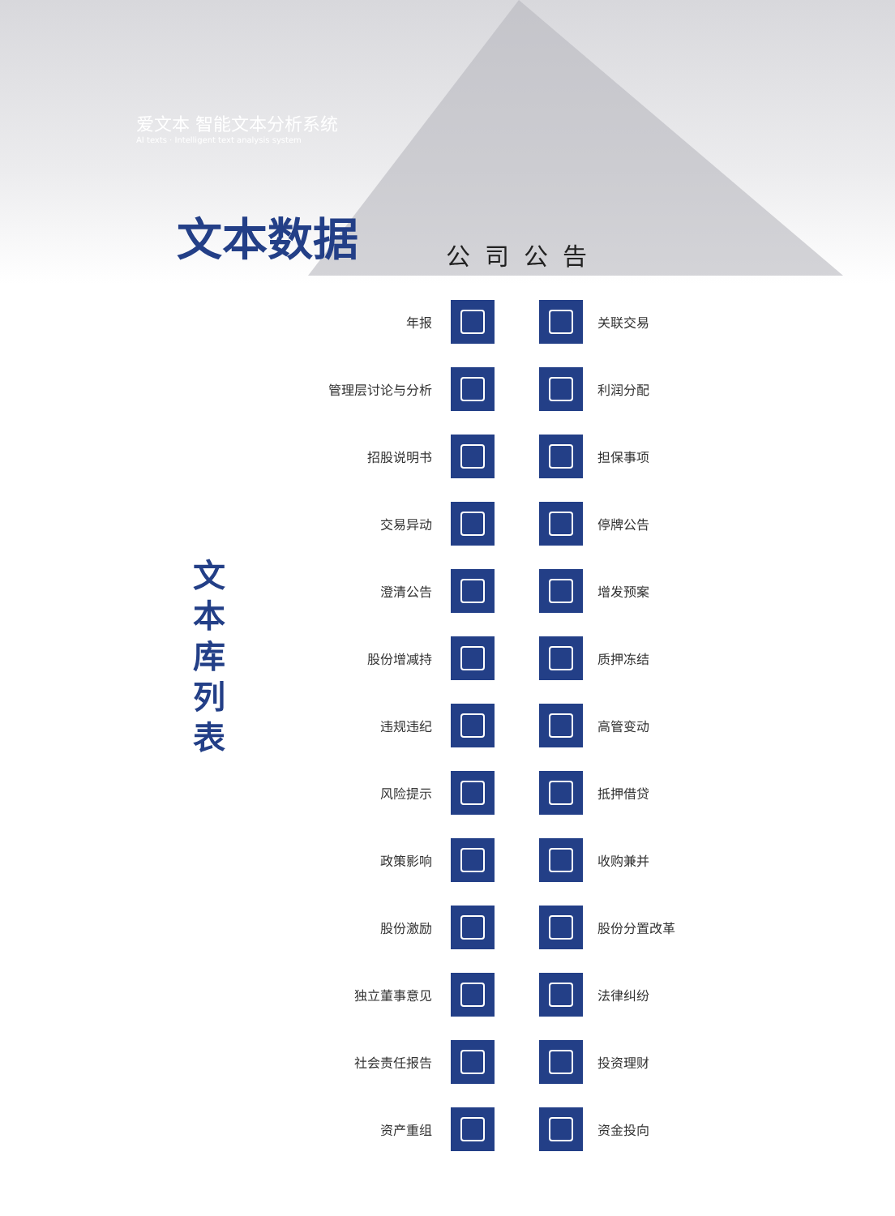爱文本 智能文本分析系统
AI texts · Intelligent text analysis system
文本数据 公司公告
文 本 库 列 表
年报 关联交易
管理层讨论与分析 利润分配
招股说明书 担保事项
交易异动 停牌公告
澄清公告 增发预案
股份增减持 质押冻结
违规违纪 高管变动
风险提示 抵押借贷
政策影响 收购兼并
股份激励 股份分置改革
独立董事意见 法律纠纷
社会责任报告 投资理财
资产重组 资金投向